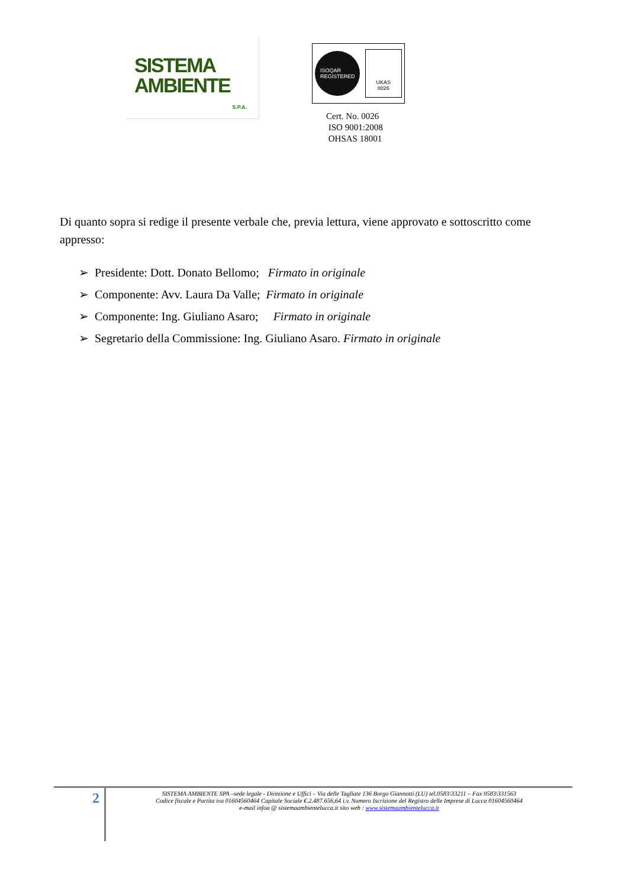SISTEMA
AMBIENTE
S.P.A.
ISOQAR
REGISTERED
UKAS
0026
Cert. No. 0026
ISO 9001:2008
OHSAS 18001
Di quanto sopra si redige il presente verbale che, previa lettura, viene approvato e sottoscritto come appresso:
➢ Presidente: Dott. Donato Bellomo; Firmato in originale
➢ Componente: Avv. Laura Da Valle; Firmato in originale
➢ Componente: Ing. Giuliano Asaro; Firmato in originale
➢ Segretario della Commissione: Ing. Giuliano Asaro. Firmato in originale
2
SISTEMA AMBIENTE SPA –sede legale - Direzione e Uffici – Via delle Tagliate 136 Borgo Giannotti (LU) tel.0583\33211 – Fax 0583\331563
Codice fiscale e Partita iva 01604560464 Capitale Sociale €.2.487.656,64 i.v. Numero Iscrizione del Registro delle Imprese di Lucca 01604560464
e-mail infoa @ sistemaambientelucca.it sito web : www.sistemaambientelucca.it